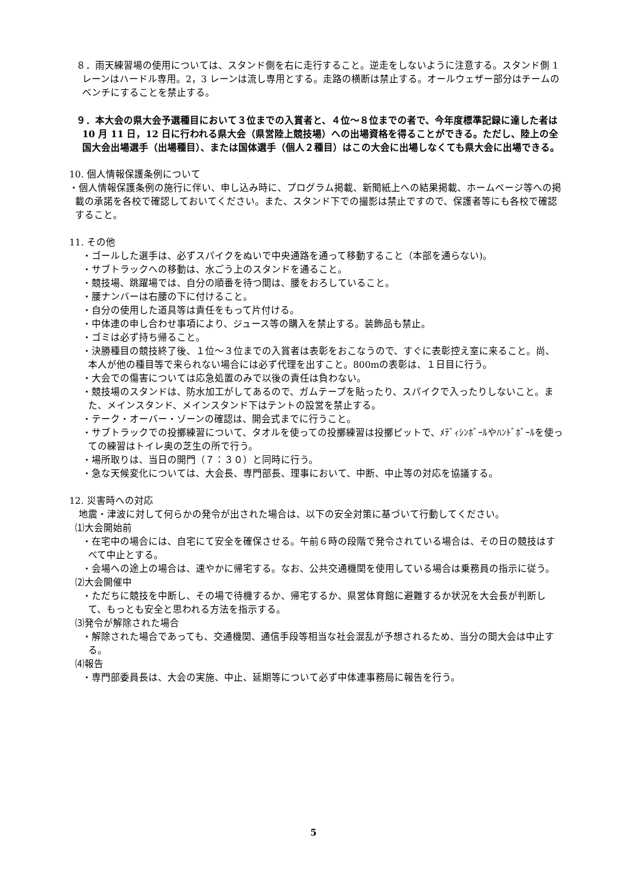８．雨天練習場の使用については、スタンド側を右に走行すること。逆走をしないように注意する。スタンド側 1 レーンはハードル専用。2，3 レーンは流し専用とする。走路の横断は禁止する。オールウェザー部分はチームのベンチにすることを禁止する。
９．本大会の県大会予選種目において３位までの入賞者と、４位～８位までの者で、今年度標準記録に達した者は 10 月 11 日，12 日に行われる県大会（県営陸上競技場）への出場資格を得ることができる。ただし、陸上の全国大会出場選手（出場種目）、または国体選手（個人２種目）はこの大会に出場しなくても県大会に出場できる。
10. 個人情報保護条例について
・個人情報保護条例の施行に伴い、申し込み時に、プログラム掲載、新聞紙上への結果掲載、ホームページ等への掲載の承諾を各校で確認しておいてください。また、スタンド下での撮影は禁止ですので、保護者等にも各校で確認すること。
11. その他
・ゴールした選手は、必ずスパイクをぬいで中央通路を通って移動すること（本部を通らない)。
・サブトラックへの移動は、水ごう上のスタンドを通ること。
・競技場、跳躍場では、自分の順番を待つ間は、腰をおろしていること。
・腰ナンバーは右腰の下に付けること。
・自分の使用した道具等は責任をもって片付ける。
・中体連の申し合わせ事項により、ジュース等の購入を禁止する。装飾品も禁止。
・ゴミは必ず持ち帰ること。
・決勝種目の競技終了後、１位～３位までの入賞者は表彰をおこなうので、すぐに表彰控え室に来ること。尚、本人が他の種目等で来られない場合には必ず代理を出すこと。800mの表彰は、１日目に行う。
・大会での傷害については応急処置のみで以後の責任は負わない。
・競技場のスタンドは、防水加工がしてあるので、ガムテープを貼ったり、スパイクで入ったりしないこと。また、メインスタンド、メインスタンド下はテントの設営を禁止する。
・テーク・オーバー・ゾーンの確認は、開会式までに行うこと。
・サブトラックでの投擲練習について、タオルを使っての投擲練習は投擲ピットで、ﾒﾃﾞｨｼﾝﾎﾞｰﾙやﾊﾝﾄﾞﾎﾞｰﾙを使っての練習はトイレ奥の芝生の所で行う。
・場所取りは、当日の開門（７：３０）と同時に行う。
・急な天候変化については、大会長、専門部長、理事において、中断、中止等の対応を協議する。
12. 災害時への対応
　地震・津波に対して何らかの発令が出された場合は、以下の安全対策に基づいて行動してください。
⑴大会開始前
・在宅中の場合には、自宅にて安全を確保させる。午前６時の段階で発令されている場合は、その日の競技はすべて中止とする。
・会場への途上の場合は、速やかに帰宅する。なお、公共交通機関を使用している場合は乗務員の指示に従う。
⑵大会開催中
・ただちに競技を中断し、その場で待機するか、帰宅するか、県営体育館に避難するか状況を大会長が判断して、もっとも安全と思われる方法を指示する。
⑶発令が解除された場合
・解除された場合であっても、交通機関、通信手段等相当な社会混乱が予想されるため、当分の間大会は中止する。
⑷報告
・専門部委員長は、大会の実施、中止、延期等について必ず中体連事務局に報告を行う。
5